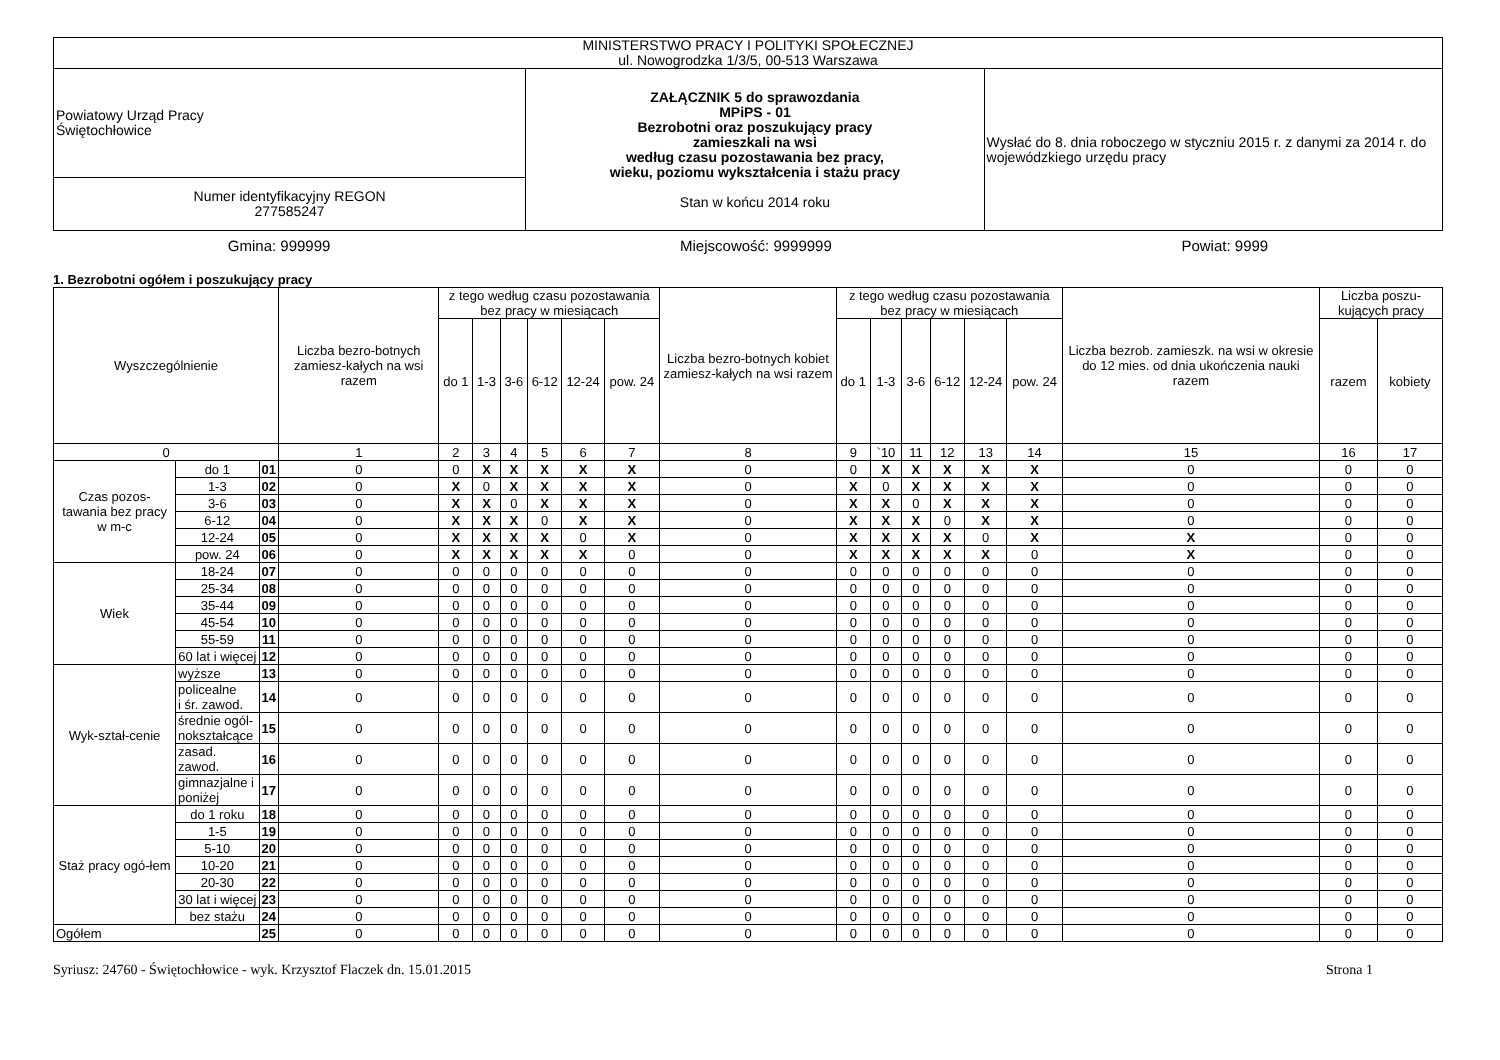| MINISTERSTWO PRACY I POLITYKI SPOŁECZNEJ ul. Nowogrodzka 1/3/5, 00-513 Warszawa | | |
| Powiatowy Urząd Pracy Świętochłowice | ZAŁĄCZNIK 5 do sprawozdania MPiPS - 01 Bezrobotni oraz poszukujący pracy zamieszkali na wsi według czasu pozostawania bez pracy, wieku, poziomu wykształcenia i stażu pracy Stan w końcu 2014 roku | Wysłać do 8. dnia roboczego w styczniu 2015 r. z danymi za 2014 r. do wojewódzkiego urzędu pracy |
| Numer identyfikacyjny REGON 277585247 | | |
Gmina: 999999 Miejscowość: 9999999 Powiat: 9999
1. Bezrobotni ogółem i poszukujący pracy
| Wyszczególnienie | | | Liczba bezro-botnych zamiesz-kałych na wsi razem | z tego według czasu pozostawania bez pracy w miesiącach | | | | | | Liczba bezro-botnych kobiet zamiesz-kałych na wsi razem | z tego według czasu pozostawania bez pracy w miesiącach | | | | | | Liczba bezrob. zamieszk. na wsi w okresie do 12 mies. od dnia ukończenia nauki razem | Liczba poszu-kujących pracy | |
| --- | --- | --- | --- | --- | --- | --- | --- | --- | --- | --- | --- | --- | --- | --- | --- | --- | --- | --- | --- |
| | | | | do 1 | 1-3 | 3-6 | 6-12 | 12-24 | pow. 24 | | do 1 | 1-3 | 3-6 | 6-12 | 12-24 | pow. 24 | | razem | kobiety |
| 0 | | | 1 | 2 | 3 | 4 | 5 | 6 | 7 | 8 | 9 | `10 | 11 | 12 | 13 | 14 | 15 | 16 | 17 |
| Czas pozos-tawania bez pracy w m-c | do 1 | 01 | 0 | 0 | X | X | X | X | X | 0 | 0 | X | X | X | X | X | 0 | 0 | 0 |
| | 1-3 | 02 | 0 | X | 0 | X | X | X | X | 0 | X | 0 | X | X | X | X | 0 | 0 | 0 |
| | 3-6 | 03 | 0 | X | X | 0 | X | X | X | 0 | X | X | 0 | X | X | X | 0 | 0 | 0 |
| | 6-12 | 04 | 0 | X | X | X | 0 | X | X | 0 | X | X | X | 0 | X | X | 0 | 0 | 0 |
| | 12-24 | 05 | 0 | X | X | X | X | 0 | X | 0 | X | X | X | X | 0 | X | X | 0 | 0 |
| | pow. 24 | 06 | 0 | X | X | X | X | X | 0 | 0 | X | X | X | X | X | 0 | X | 0 | 0 |
| Wiek | 18-24 | 07 | 0 | 0 | 0 | 0 | 0 | 0 | 0 | 0 | 0 | 0 | 0 | 0 | 0 | 0 | 0 | 0 | 0 |
| | 25-34 | 08 | 0 | 0 | 0 | 0 | 0 | 0 | 0 | 0 | 0 | 0 | 0 | 0 | 0 | 0 | 0 | 0 | 0 |
| | 35-44 | 09 | 0 | 0 | 0 | 0 | 0 | 0 | 0 | 0 | 0 | 0 | 0 | 0 | 0 | 0 | 0 | 0 | 0 |
| | 45-54 | 10 | 0 | 0 | 0 | 0 | 0 | 0 | 0 | 0 | 0 | 0 | 0 | 0 | 0 | 0 | 0 | 0 | 0 |
| | 55-59 | 11 | 0 | 0 | 0 | 0 | 0 | 0 | 0 | 0 | 0 | 0 | 0 | 0 | 0 | 0 | 0 | 0 | 0 |
| | 60 lat i więcej | 12 | 0 | 0 | 0 | 0 | 0 | 0 | 0 | 0 | 0 | 0 | 0 | 0 | 0 | 0 | 0 | 0 | 0 |
| Wyk-ształ-cenie | wyższe | 13 | 0 | 0 | 0 | 0 | 0 | 0 | 0 | 0 | 0 | 0 | 0 | 0 | 0 | 0 | 0 | 0 | 0 |
| | policealne i śr. zawod. | 14 | 0 | 0 | 0 | 0 | 0 | 0 | 0 | 0 | 0 | 0 | 0 | 0 | 0 | 0 | 0 | 0 | 0 |
| | średnie ogól- nokształcące | 15 | 0 | 0 | 0 | 0 | 0 | 0 | 0 | 0 | 0 | 0 | 0 | 0 | 0 | 0 | 0 | 0 | 0 |
| | zasad. zawod. | 16 | 0 | 0 | 0 | 0 | 0 | 0 | 0 | 0 | 0 | 0 | 0 | 0 | 0 | 0 | 0 | 0 | 0 |
| | gimnazjalne i poniżej | 17 | 0 | 0 | 0 | 0 | 0 | 0 | 0 | 0 | 0 | 0 | 0 | 0 | 0 | 0 | 0 | 0 | 0 |
| Staż pracy ogó-łem | do 1 roku | 18 | 0 | 0 | 0 | 0 | 0 | 0 | 0 | 0 | 0 | 0 | 0 | 0 | 0 | 0 | 0 | 0 | 0 |
| | 1-5 | 19 | 0 | 0 | 0 | 0 | 0 | 0 | 0 | 0 | 0 | 0 | 0 | 0 | 0 | 0 | 0 | 0 | 0 |
| | 5-10 | 20 | 0 | 0 | 0 | 0 | 0 | 0 | 0 | 0 | 0 | 0 | 0 | 0 | 0 | 0 | 0 | 0 | 0 |
| | 10-20 | 21 | 0 | 0 | 0 | 0 | 0 | 0 | 0 | 0 | 0 | 0 | 0 | 0 | 0 | 0 | 0 | 0 | 0 |
| | 20-30 | 22 | 0 | 0 | 0 | 0 | 0 | 0 | 0 | 0 | 0 | 0 | 0 | 0 | 0 | 0 | 0 | 0 | 0 |
| | 30 lat i więcej | 23 | 0 | 0 | 0 | 0 | 0 | 0 | 0 | 0 | 0 | 0 | 0 | 0 | 0 | 0 | 0 | 0 | 0 |
| | bez stażu | 24 | 0 | 0 | 0 | 0 | 0 | 0 | 0 | 0 | 0 | 0 | 0 | 0 | 0 | 0 | 0 | 0 | 0 |
| Ogółem | | 25 | 0 | 0 | 0 | 0 | 0 | 0 | 0 | 0 | 0 | 0 | 0 | 0 | 0 | 0 | 0 | 0 | 0 |
Syriusz: 24760 - Świętochłowice - wyk. Krzysztof Flaczek dn. 15.01.2015 Strona 1